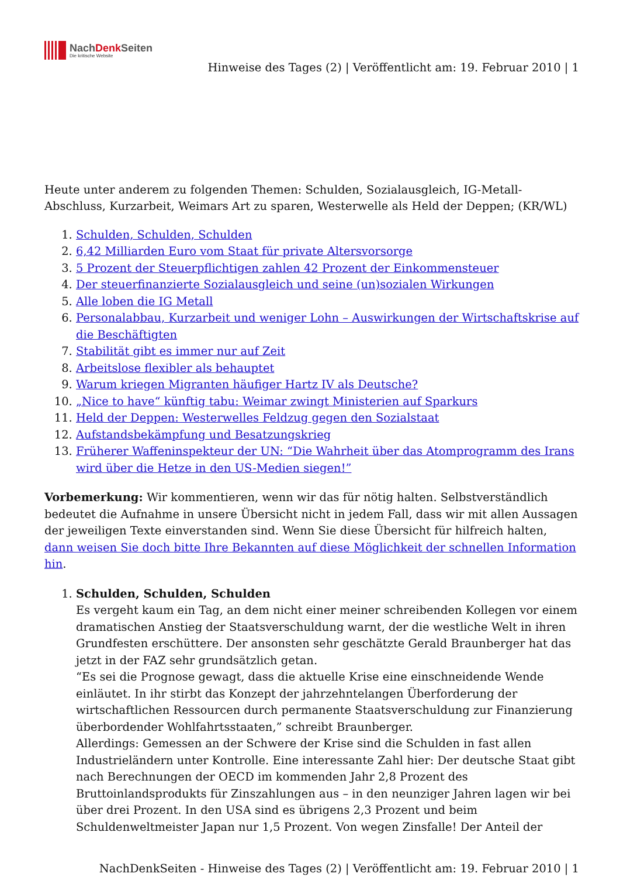NachDenk Seiten
Die kritische Website
Hinweise des Tages (2) | Veröffentlicht am: 19. Februar 2010 | 1
Heute unter anderem zu folgenden Themen: Schulden, Sozialausgleich, IG-Metall-Abschluss, Kurzarbeit, Weimars Art zu sparen, Westerwelle als Held der Deppen; (KR/WL)
1. Schulden, Schulden, Schulden
2. 6,42 Milliarden Euro vom Staat für private Altersvorsorge
3. 5 Prozent der Steuerpflichtigen zahlen 42 Prozent der Einkommensteuer
4. Der steuerfinanzierte Sozialausgleich und seine (un)sozialen Wirkungen
5. Alle loben die IG Metall
6. Personalabbau, Kurzarbeit und weniger Lohn – Auswirkungen der Wirtschaftskrise auf die Beschäftigten
7. Stabilität gibt es immer nur auf Zeit
8. Arbeitslose flexibler als behauptet
9. Warum kriegen Migranten häufiger Hartz IV als Deutsche?
10. „Nice to have“ künftig tabu: Weimar zwingt Ministerien auf Sparkurs
11. Held der Deppen: Westerwelles Feldzug gegen den Sozialstaat
12. Aufstandsbekämpfung und Besatzungskrieg
13. Früherer Waffeninspekteur der UN: “Die Wahrheit über das Atomprogramm des Irans wird über die Hetze in den US-Medien siegen!”
Vorbemerkung: Wir kommentieren, wenn wir das für nötig halten. Selbstverständlich bedeutet die Aufnahme in unsere Übersicht nicht in jedem Fall, dass wir mit allen Aussagen der jeweiligen Texte einverstanden sind. Wenn Sie diese Übersicht für hilfreich halten, dann weisen Sie doch bitte Ihre Bekannten auf diese Möglichkeit der schnellen Information hin.
1. Schulden, Schulden, Schulden
Es vergeht kaum ein Tag, an dem nicht einer meiner schreibenden Kollegen vor einem dramatischen Anstieg der Staatsverschuldung warnt, der die westliche Welt in ihren Grundfesten erschüttere. Der ansonsten sehr geschätzte Gerald Braunberger hat das jetzt in der FAZ sehr grundsätzlich getan.
“Es sei die Prognose gewagt, dass die aktuelle Krise eine einschneidende Wende einläutet. In ihr stirbt das Konzept der jahrzehntelangen Überforderung der wirtschaftlichen Ressourcen durch permanente Staatsverschuldung zur Finanzierung überbordender Wohlfahrtsstaaten,” schreibt Braunberger.
Allerdings: Gemessen an der Schwere der Krise sind die Schulden in fast allen Industrieländern unter Kontrolle. Eine interessante Zahl hier: Der deutsche Staat gibt nach Berechnungen der OECD im kommenden Jahr 2,8 Prozent des Bruttoinlandsprodukts für Zinszahlungen aus – in den neunziger Jahren lagen wir bei über drei Prozent. In den USA sind es übrigens 2,3 Prozent und beim Schuldenweltmeister Japan nur 1,5 Prozent. Von wegen Zinsfalle! Der Anteil der
NachDenkSeiten - Hinweise des Tages (2) | Veröffentlicht am: 19. Februar 2010 | 1